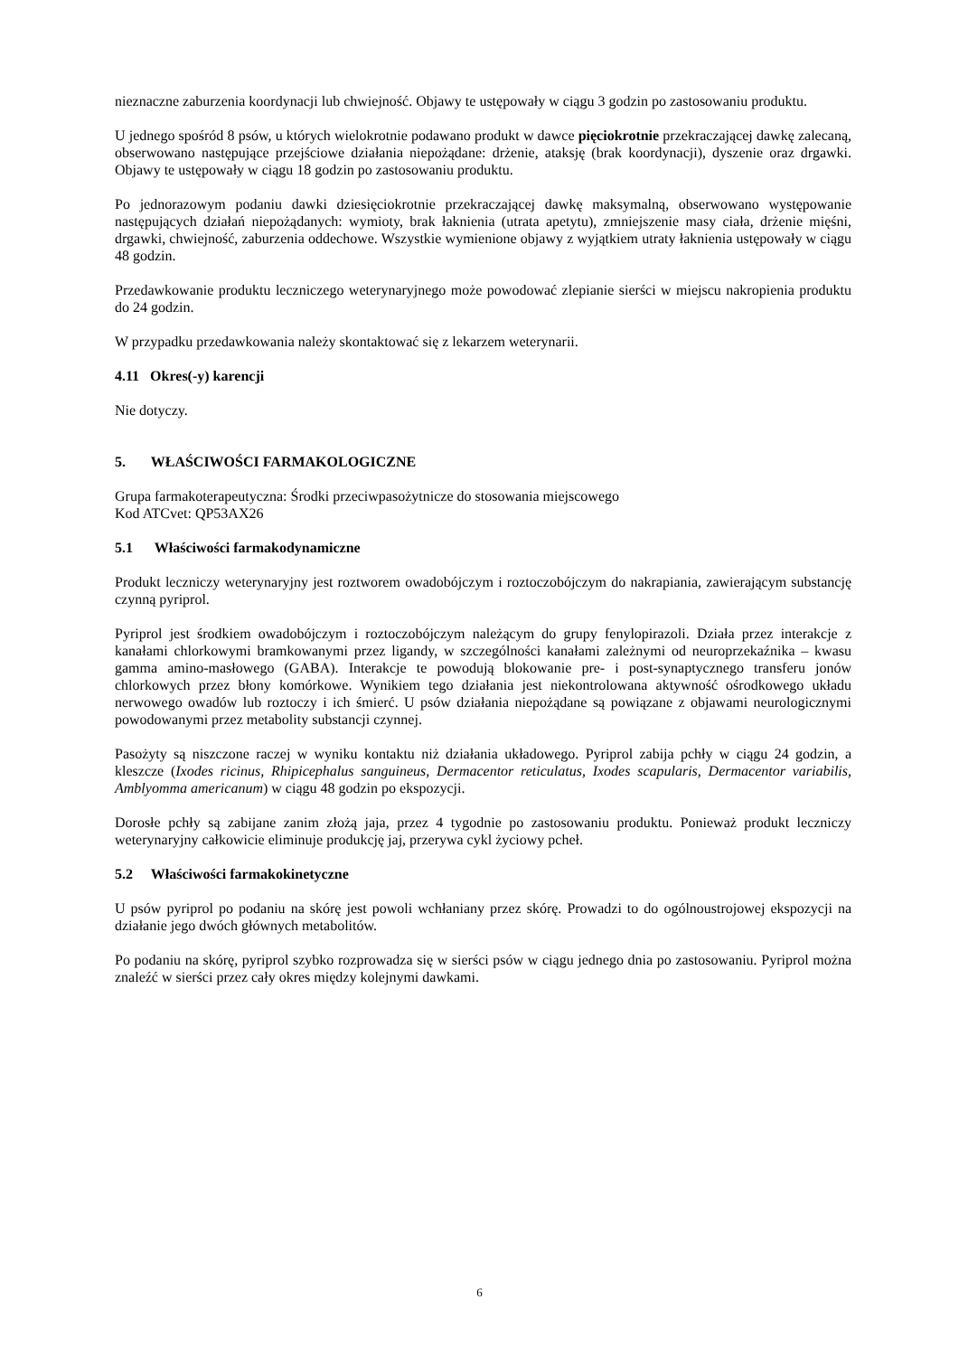nieznaczne zaburzenia koordynacji lub chwiejność. Objawy te ustępowały w ciągu 3 godzin po zastosowaniu produktu.
U jednego spośród 8 psów, u których wielokrotnie podawano produkt w dawce pięciokrotnie przekraczającej dawkę zalecaną, obserwowano następujące przejściowe działania niepożądane: drżenie, ataksję (brak koordynacji), dyszenie oraz drgawki. Objawy te ustępowały w ciągu 18 godzin po zastosowaniu produktu.
Po jednorazowym podaniu dawki dziesięciokrotnie przekraczającej dawkę maksymalną, obserwowano występowanie następujących działań niepożądanych: wymioty, brak łaknienia (utrata apetytu), zmniejszenie masy ciała, drżenie mięśni, drgawki, chwiejność, zaburzenia oddechowe. Wszystkie wymienione objawy z wyjątkiem utraty łaknienia ustępowały w ciągu 48 godzin.
Przedawkowanie produktu leczniczego weterynaryjnego może powodować zlepianie sierści w miejscu nakropienia produktu do 24 godzin.
W przypadku przedawkowania należy skontaktować się z lekarzem weterynarii.
4.11 Okres(-y) karencji
Nie dotyczy.
5. WŁAŚCIWOŚCI FARMAKOLOGICZNE
Grupa farmakoterapeutyczna: Środki przeciwpasożytnicze do stosowania miejscowego
Kod ATCvet: QP53AX26
5.1 Właściwości farmakodynamiczne
Produkt leczniczy weterynaryjny jest roztworem owadobójczym i roztoczobójczym do nakrapiania, zawierającym substancję czynną pyriprol.
Pyriprol jest środkiem owadobójczym i roztoczobójczym należącym do grupy fenylopirazoli. Działa przez interakcje z kanałami chlorkowymi bramkowanymi przez ligandy, w szczególności kanałami zależnymi od neuroprzekaźnika – kwasu gamma amino-masłowego (GABA). Interakcje te powodują blokowanie pre- i post-synaptycznego transferu jonów chlorkowych przez błony komórkowe. Wynikiem tego działania jest niekontrolowana aktywność ośrodkowego układu nerwowego owadów lub roztoczy i ich śmierć. U psów działania niepożądane są powiązane z objawami neurologicznymi powodowanymi przez metabolity substancji czynnej.
Pasożyty są niszczone raczej w wyniku kontaktu niż działania układowego. Pyriprol zabija pchły w ciągu 24 godzin, a kleszcze (Ixodes ricinus, Rhipicephalus sanguineus, Dermacentor reticulatus, Ixodes scapularis, Dermacentor variabilis, Amblyomma americanum) w ciągu 48 godzin po ekspozycji.
Dorosłe pchły są zabijane zanim złożą jaja, przez 4 tygodnie po zastosowaniu produktu. Ponieważ produkt leczniczy weterynaryjny całkowicie eliminuje produkcję jaj, przerywa cykl życiowy pcheł.
5.2 Właściwości farmakokinetyczne
U psów pyriprol po podaniu na skórę jest powoli wchłaniany przez skórę. Prowadzi to do ogólnoustrojowej ekspozycji na działanie jego dwóch głównych metabolitów.
Po podaniu na skórę, pyriprol szybko rozprowadza się w sierści psów w ciągu jednego dnia po zastosowaniu. Pyriprol można znaleźć w sierści przez cały okres między kolejnymi dawkami.
6